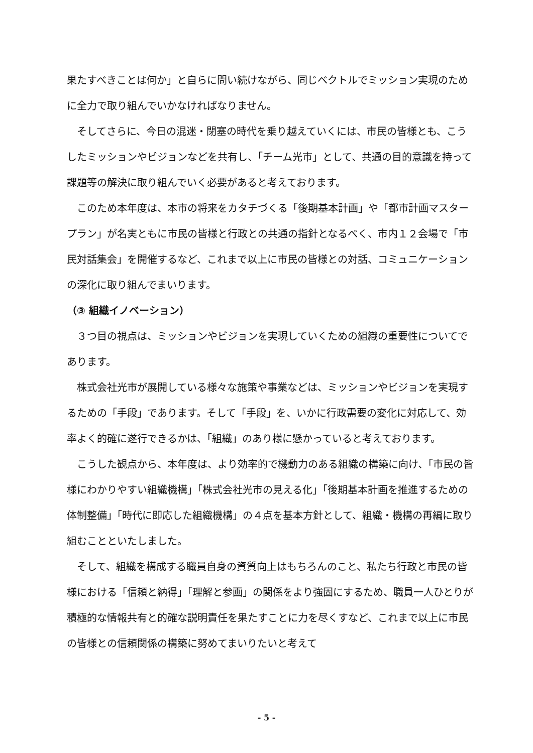果たすべきことは何か」と自らに問い続けながら、同じベクトルでミッション実現のために全力で取り組んでいかなければなりません。
　そしてさらに、今日の混迷・閉塞の時代を乗り越えていくには、市民の皆様とも、こうしたミッションやビジョンなどを共有し、「チーム光市」として、共通の目的意識を持って課題等の解決に取り組んでいく必要があると考えております。
　このため本年度は、本市の将来をカタチづくる「後期基本計画」や「都市計画マスタープラン」が名実ともに市民の皆様と行政との共通の指針となるべく、市内１２会場で「市民対話集会」を開催するなど、これまで以上に市民の皆様との対話、コミュニケーションの深化に取り組んでまいります。
（③ 組織イノベーション）
　３つ目の視点は、ミッションやビジョンを実現していくための組織の重要性についてであります。
　株式会社光市が展開している様々な施策や事業などは、ミッションやビジョンを実現するための「手段」であります。そして「手段」を、いかに行政需要の変化に対応して、効率よく的確に遂行できるかは、「組織」のあり様に懸かっていると考えております。
　こうした観点から、本年度は、より効率的で機動力のある組織の構築に向け、「市民の皆様にわかりやすい組織機構」「株式会社光市の見える化」「後期基本計画を推進するための体制整備」「時代に即応した組織機構」の４点を基本方針として、組織・機構の再編に取り組むことといたしました。
　そして、組織を構成する職員自身の資質向上はもちろんのこと、私たち行政と市民の皆様における「信頼と納得」「理解と参画」の関係をより強固にするため、職員一人ひとりが積極的な情報共有と的確な説明責任を果たすことに力を尽くすなど、これまで以上に市民の皆様との信頼関係の構築に努めてまいりたいと考えて
- 5 -